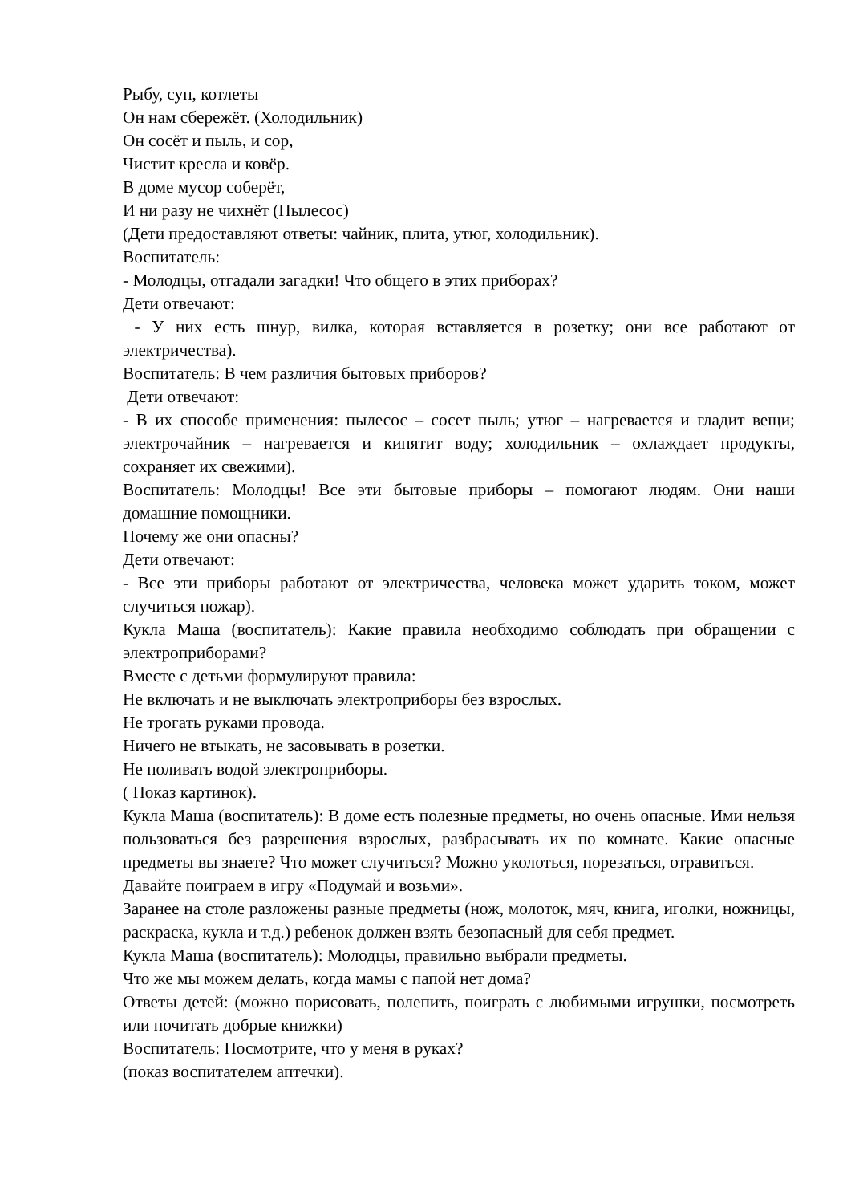Рыбу, суп, котлеты
Он нам сбережёт. (Холодильник)
Он сосёт и пыль, и сор,
Чистит кресла и ковёр.
В доме мусор соберёт,
И ни разу не чихнёт (Пылесос)
(Дети предоставляют ответы: чайник, плита, утюг, холодильник).
Воспитатель:
- Молодцы, отгадали загадки! Что общего в этих приборах?
Дети отвечают:
- У них есть шнур, вилка, которая вставляется в розетку; они все работают от электричества).
Воспитатель: В чем различия бытовых приборов?
Дети отвечают:
- В их способе применения: пылесос – сосет пыль; утюг – нагревается и гладит вещи; электрочайник – нагревается и кипятит воду; холодильник – охлаждает продукты, сохраняет их свежими).
Воспитатель: Молодцы! Все эти бытовые приборы – помогают людям. Они наши домашние помощники.
Почему же они опасны?
Дети отвечают:
- Все эти приборы работают от электричества, человека может ударить током, может случиться пожар).
Кукла Маша (воспитатель): Какие правила необходимо соблюдать при обращении с электроприборами?
Вместе с детьми формулируют правила:
Не включать и не выключать электроприборы без взрослых.
Не трогать руками провода.
Ничего не втыкать, не засовывать в розетки.
Не поливать водой электроприборы.
( Показ картинок).
Кукла Маша (воспитатель): В доме есть полезные предметы, но очень опасные. Ими нельзя пользоваться без разрешения взрослых, разбрасывать их по комнате. Какие опасные предметы вы знаете? Что может случиться? Можно уколоться, порезаться, отравиться.
Давайте поиграем в игру «Подумай и возьми».
Заранее на столе разложены разные предметы (нож, молоток, мяч, книга, иголки, ножницы, раскраска, кукла и т.д.) ребенок должен взять безопасный для себя предмет.
Кукла Маша (воспитатель): Молодцы, правильно выбрали предметы.
Что же мы можем делать, когда мамы с папой нет дома?
Ответы детей: (можно порисовать, полепить, поиграть с любимыми игрушки, посмотреть или почитать добрые книжки)
Воспитатель: Посмотрите, что у меня в руках?
(показ воспитателем аптечки).